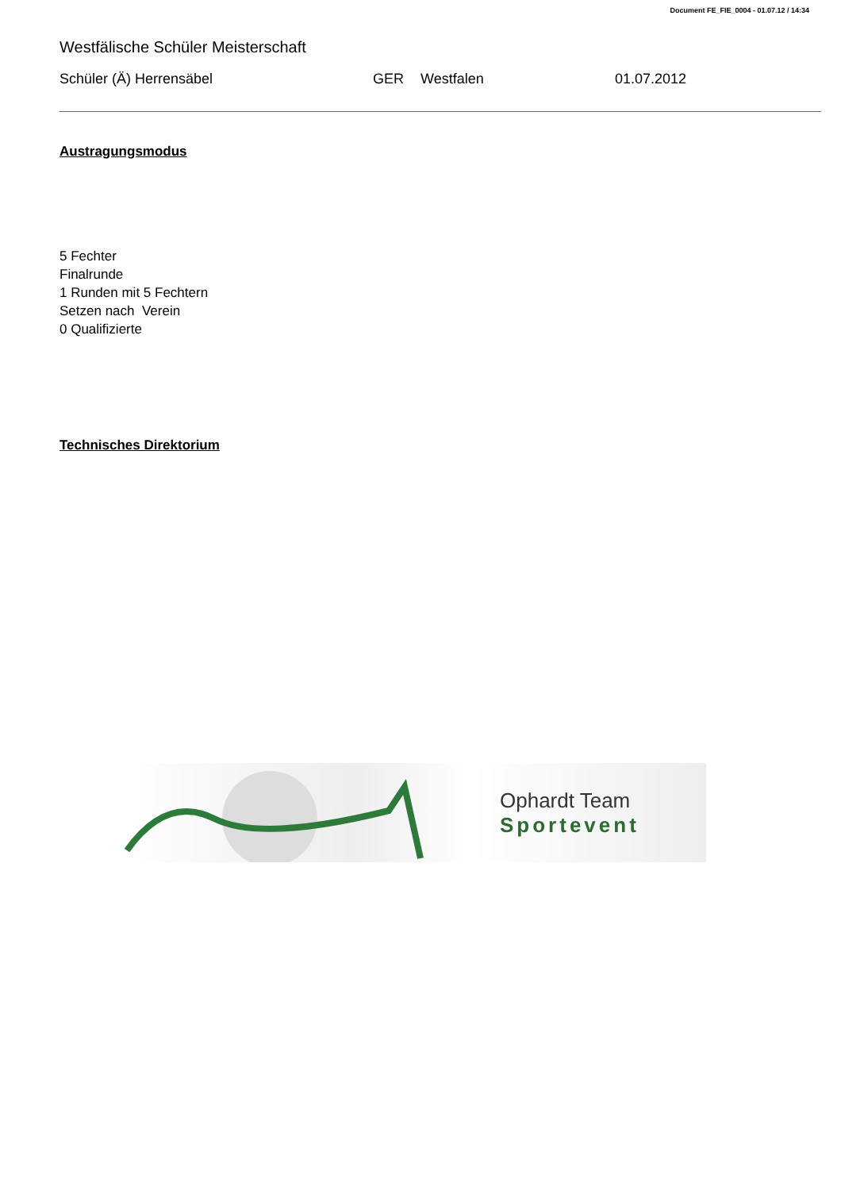Document FE_FIE_0004 - 01.07.12 / 14:34
Westfälische Schüler Meisterschaft
Schüler (Ä) Herrensäbel GER Westfalen 01.07.2012
Austragungsmodus
5 Fechter
Finalrunde
1 Runden mit 5 Fechtern
Setzen nach Verein
0 Qualifizierte
Technisches Direktorium
Ophardt Team
Sportevent